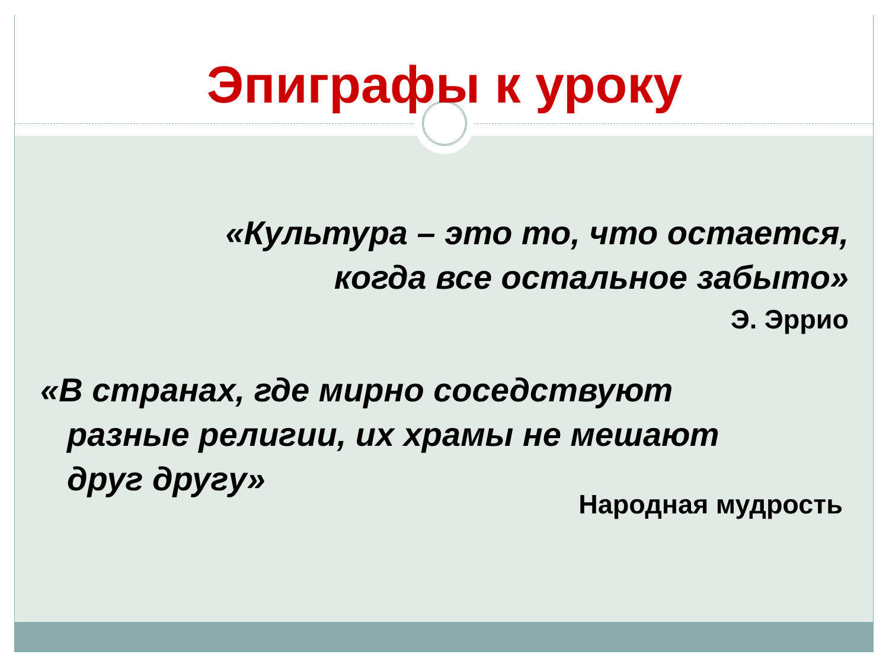Эпиграфы к уроку
«Культура – это то, что остается,
когда все остальное забыто»
Э. Эррио
«В странах, где мирно соседствуют
разные религии, их храмы не мешают
друг другу»
Народная мудрость